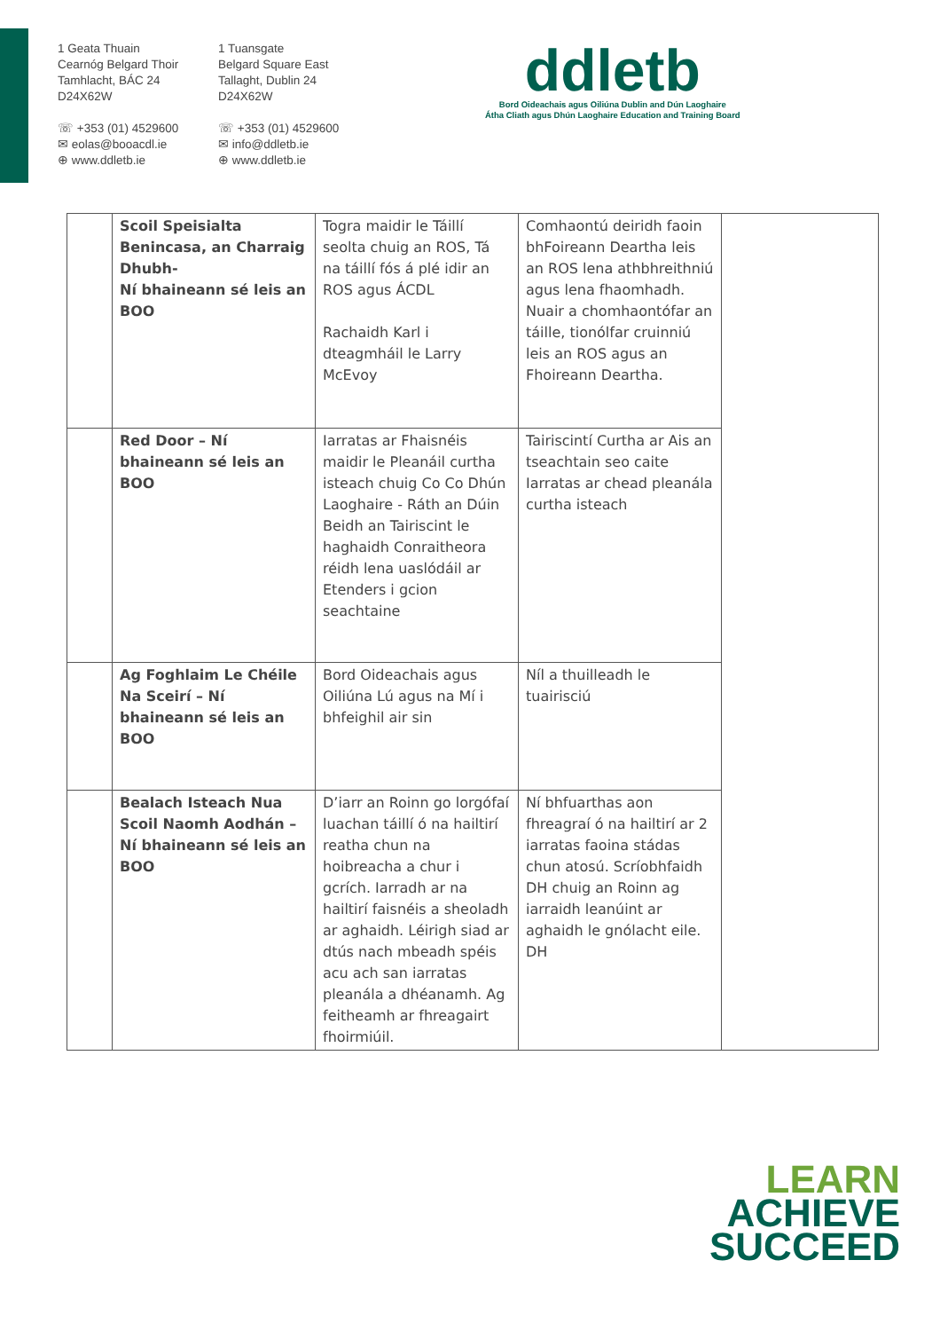1 Geata Thuain
Cearnóg Belgard Thoir
Tamhlacht, BÁC 24
D24X62W
☏ +353 (01) 4529600
✉ eolas@booacdl.ie
⊕ www.ddletb.ie
1 Tuansgate
Belgard Square East
Tallaght, Dublin 24
D24X62W
☏ +353 (01) 4529600
✉ info@ddletb.ie
⊕ www.ddletb.ie
ddletb
Bord Oideachais agus Oiliúna Dublin and Dún Laoghaire
Átha Cliath agus Dhún Laoghaire Education and Training Board
| | Scoil Speisialta Benincasa, an Charraig Dhubh- Ní bhaineann sé leis an BOO | Togra maidir le Táillí seolta chuig an ROS, Tá na táillí fós á plé idir an ROS agus ÁCDL Rachaidh Karl i dteagmháil le Larry McEvoy | Comhaontú deiridh faoin bhFoireann Deartha leis an ROS lena athbhreithniú agus lena fhaomhadh. Nuair a chomhaontófar an táille, tionólfar cruinniú leis an ROS agus an Fhoireann Deartha. | |
| | Red Door – Ní bhaineann sé leis an BOO | Iarratas ar Fhaisnéis maidir le Pleanáil curtha isteach chuig Co Co Dhún Laoghaire - Ráth an Dúin Beidh an Tairiscint le haghaidh Conraitheora réidh lena uaslódáil ar Etenders i gcion seachtaine | Tairiscintí Curtha ar Ais an tseachtain seo caite Iarratas ar chead pleanála curtha isteach | |
| | Ag Foghlaim Le Chéile Na Sceirí – Ní bhaineann sé leis an BOO | Bord Oideachais agus Oiliúna Lú agus na Mí i bhfeighil air sin | Níl a thuilleadh le tuairisciú | |
| | Bealach Isteach Nua Scoil Naomh Aodhán – Ní bhaineann sé leis an BOO | D’iarr an Roinn go lorgófaí luachan táillí ó na hailtirí reatha chun na hoibreacha a chur i gcrích. Iarradh ar na hailtirí faisnéis a sheoladh ar aghaidh. Léirigh siad ar dtús nach mbeadh spéis acu ach san iarratas pleanála a dhéanamh. Ag feitheamh ar fhreagairt fhoirmiúil. | Ní bhfuarthas aon fhreagraí ó na hailtirí ar 2 iarratas faoina stádas chun atosú. Scríobhfaidh DH chuig an Roinn ag iarraidh leanúint ar aghaidh le gnólacht eile. DH | |
LEARN
ACHIEVE
SUCCEED